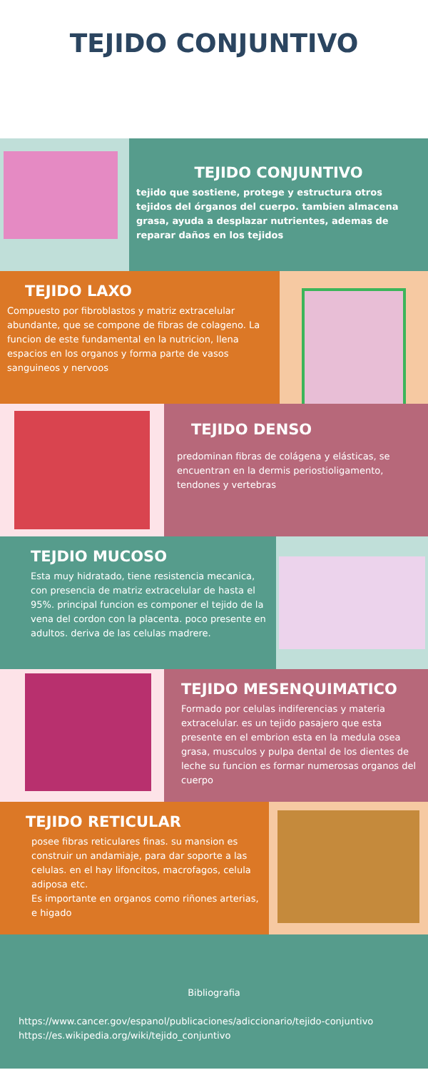TEJIDO CONJUNTIVO
TEJIDO CONJUNTIVO
tejido que sostiene, protege y estructura otros tejidos del órganos del cuerpo. tambien almacena grasa, ayuda a desplazar nutrientes, ademas de reparar daños en los tejidos
TEJIDO LAXO
Compuesto por fibroblastos y matriz extracelular abundante, que se compone de fibras de colageno. La funcion de este fundamental en la nutricion, llena espacios en los organos y forma parte de vasos sanguineos y nervoos
TEJIDO DENSO
predominan fibras de colágena y elásticas, se encuentran en la dermis periostioligamento, tendones y vertebras
TEJDIO MUCOSO
Esta muy hidratado, tiene resistencia mecanica, con presencia de matriz extracelular de hasta el 95%. principal funcion es componer el tejido de la vena del cordon con la placenta. poco presente en adultos. deriva de las celulas madrere.
TEJIDO MESENQUIMATICO
Formado por celulas indiferencias y materia extracelular. es un tejido pasajero que esta presente en el embrion esta en la medula osea grasa, musculos y pulpa dental de los dientes de leche su funcion es formar numerosas organos del cuerpo
TEJIDO RETICULAR
posee fibras reticulares finas. su mansion es construir un andamiaje, para dar soporte a las celulas. en el hay lifoncitos, macrofagos, celula adiposa etc.
Es importante en organos como riñones arterias, e higado
Bibliografia
https://www.cancer.gov/espanol/publicaciones/adiccionario/tejido-conjuntivo
https://es.wikipedia.org/wiki/tejido_conjuntivo